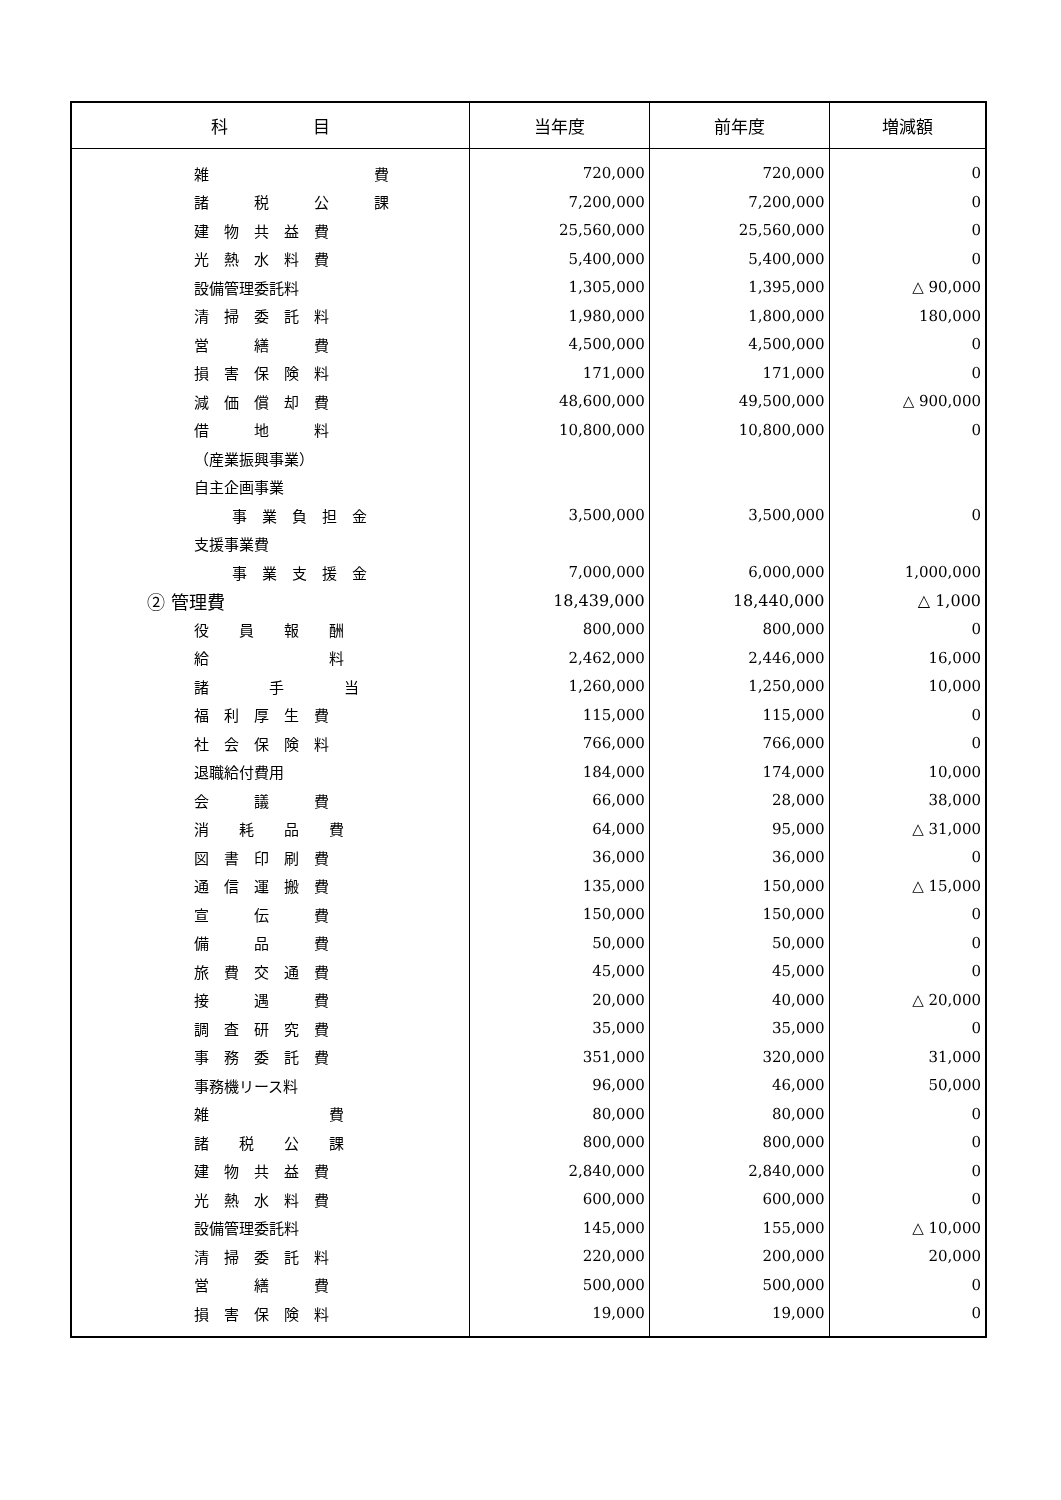| 科 目 | 当年度 | 前年度 | 増減額 |
| --- | --- | --- | --- |
| 雑 費 | 720,000 | 720,000 | 0 |
| 諸 税 公 課 | 7,200,000 | 7,200,000 | 0 |
| 建 物 共 益 費 | 25,560,000 | 25,560,000 | 0 |
| 光 熱 水 料 費 | 5,400,000 | 5,400,000 | 0 |
| 設備管理委託料 | 1,305,000 | 1,395,000 | △ 90,000 |
| 清 掃 委 託 料 | 1,980,000 | 1,800,000 | 180,000 |
| 営 繕 費 | 4,500,000 | 4,500,000 | 0 |
| 損 害 保 険 料 | 171,000 | 171,000 | 0 |
| 減 価 償 却 費 | 48,600,000 | 49,500,000 | △ 900,000 |
| 借 地 料 | 10,800,000 | 10,800,000 | 0 |
| （産業振興事業） | | | |
| 自主企画事業 | | | |
| 事 業 負 担 金 | 3,500,000 | 3,500,000 | 0 |
| 支援事業費 | | | |
| 事 業 支 援 金 | 7,000,000 | 6,000,000 | 1,000,000 |
| ② 管理費 | 18,439,000 | 18,440,000 | △ 1,000 |
| 役 員 報 酬 | 800,000 | 800,000 | 0 |
| 給 料 | 2,462,000 | 2,446,000 | 16,000 |
| 諸 手 当 | 1,260,000 | 1,250,000 | 10,000 |
| 福 利 厚 生 費 | 115,000 | 115,000 | 0 |
| 社 会 保 険 料 | 766,000 | 766,000 | 0 |
| 退職給付費用 | 184,000 | 174,000 | 10,000 |
| 会 議 費 | 66,000 | 28,000 | 38,000 |
| 消 耗 品 費 | 64,000 | 95,000 | △ 31,000 |
| 図 書 印 刷 費 | 36,000 | 36,000 | 0 |
| 通 信 運 搬 費 | 135,000 | 150,000 | △ 15,000 |
| 宣 伝 費 | 150,000 | 150,000 | 0 |
| 備 品 費 | 50,000 | 50,000 | 0 |
| 旅 費 交 通 費 | 45,000 | 45,000 | 0 |
| 接 遇 費 | 20,000 | 40,000 | △ 20,000 |
| 調 査 研 究 費 | 35,000 | 35,000 | 0 |
| 事 務 委 託 費 | 351,000 | 320,000 | 31,000 |
| 事務機リース料 | 96,000 | 46,000 | 50,000 |
| 雑 費 | 80,000 | 80,000 | 0 |
| 諸 税 公 課 | 800,000 | 800,000 | 0 |
| 建 物 共 益 費 | 2,840,000 | 2,840,000 | 0 |
| 光 熱 水 料 費 | 600,000 | 600,000 | 0 |
| 設備管理委託料 | 145,000 | 155,000 | △ 10,000 |
| 清 掃 委 託 料 | 220,000 | 200,000 | 20,000 |
| 営 繕 費 | 500,000 | 500,000 | 0 |
| 損 害 保 険 料 | 19,000 | 19,000 | 0 |